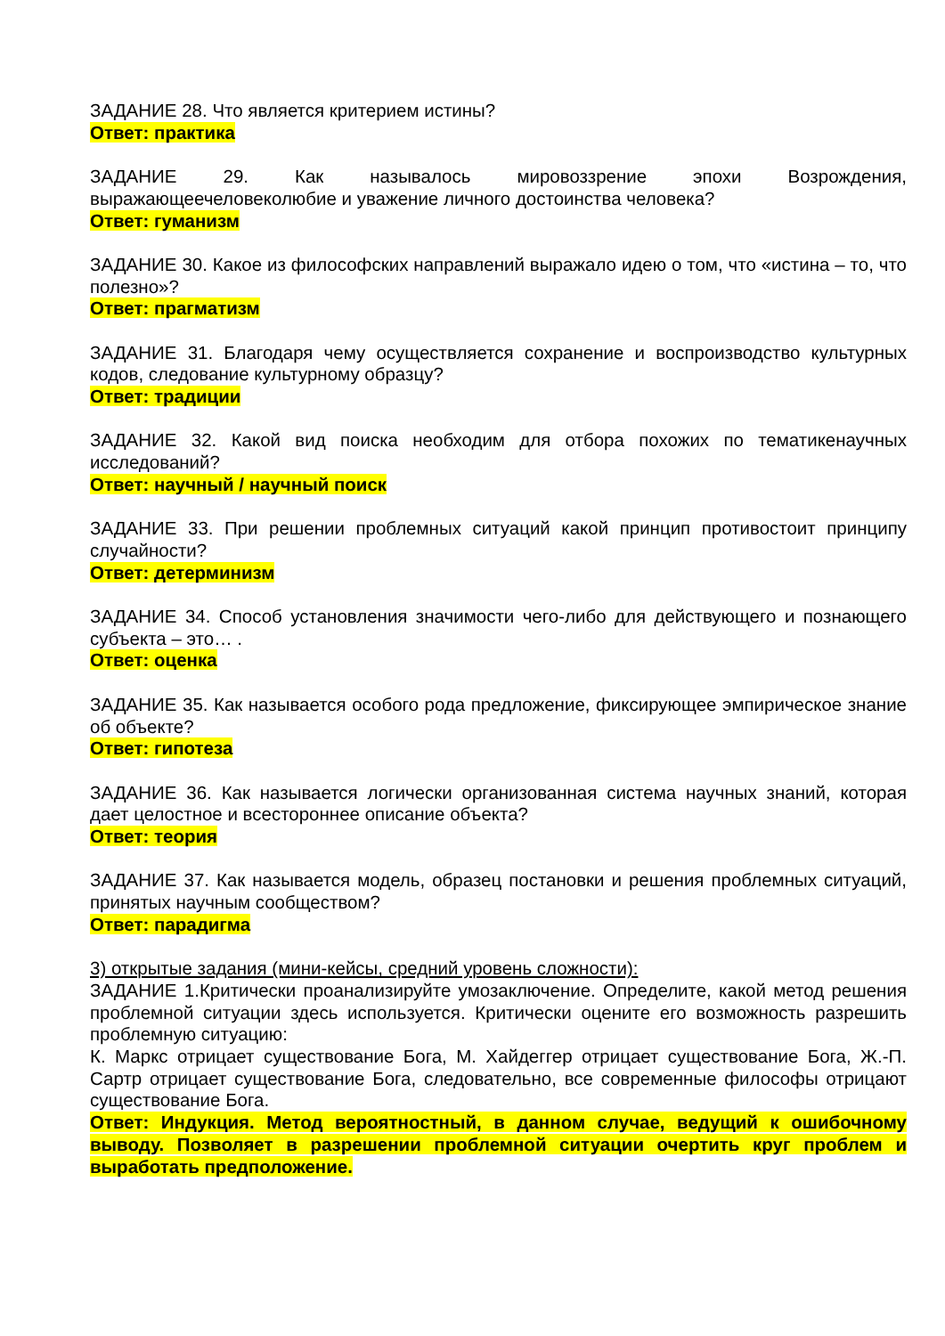ЗАДАНИЕ 28. Что является критерием истины?
Ответ: практика
ЗАДАНИЕ 29. Как называлось мировоззрение эпохи Возрождения, выражающеечеловеколюбие и уважение личного достоинства человека?
Ответ: гуманизм
ЗАДАНИЕ 30. Какое из философских направлений выражало идею о том, что «истина – то, что полезно»?
Ответ: прагматизм
ЗАДАНИЕ 31. Благодаря чему осуществляется сохранение и воспроизводство культурных кодов, следование культурному образцу?
Ответ: традиции
ЗАДАНИЕ 32. Какой вид поиска необходим для отбора похожих по тематикенаучных исследований?
Ответ: научный / научный поиск
ЗАДАНИЕ 33. При решении проблемных ситуаций какой принцип противостоит принципу случайности?
Ответ: детерминизм
ЗАДАНИЕ 34. Способ установления значимости чего-либо для действующего и познающего субъекта – это… .
Ответ: оценка
ЗАДАНИЕ 35. Как называется особого рода предложение, фиксирующее эмпирическое знание об объекте?
Ответ: гипотеза
ЗАДАНИЕ 36. Как называется логически организованная система научных знаний, которая дает целостное и всестороннее описание объекта?
Ответ: теория
ЗАДАНИЕ 37. Как называется модель, образец постановки и решения проблемных ситуаций, принятых научным сообществом?
Ответ: парадигма
3) открытые задания (мини-кейсы, средний уровень сложности):
ЗАДАНИЕ 1.Критически проанализируйте умозаключение. Определите, какой метод решения проблемной ситуации здесь используется. Критически оцените его возможность разрешить проблемную ситуацию:
К. Маркс отрицает существование Бога, М. Хайдеггер отрицает существование Бога, Ж.-П. Сартр отрицает существование Бога, следовательно, все современные философы отрицают существование Бога.
Ответ: Индукция. Метод вероятностный, в данном случае, ведущий к ошибочному выводу. Позволяет в разрешении проблемной ситуации очертить круг проблем и выработать предположение.